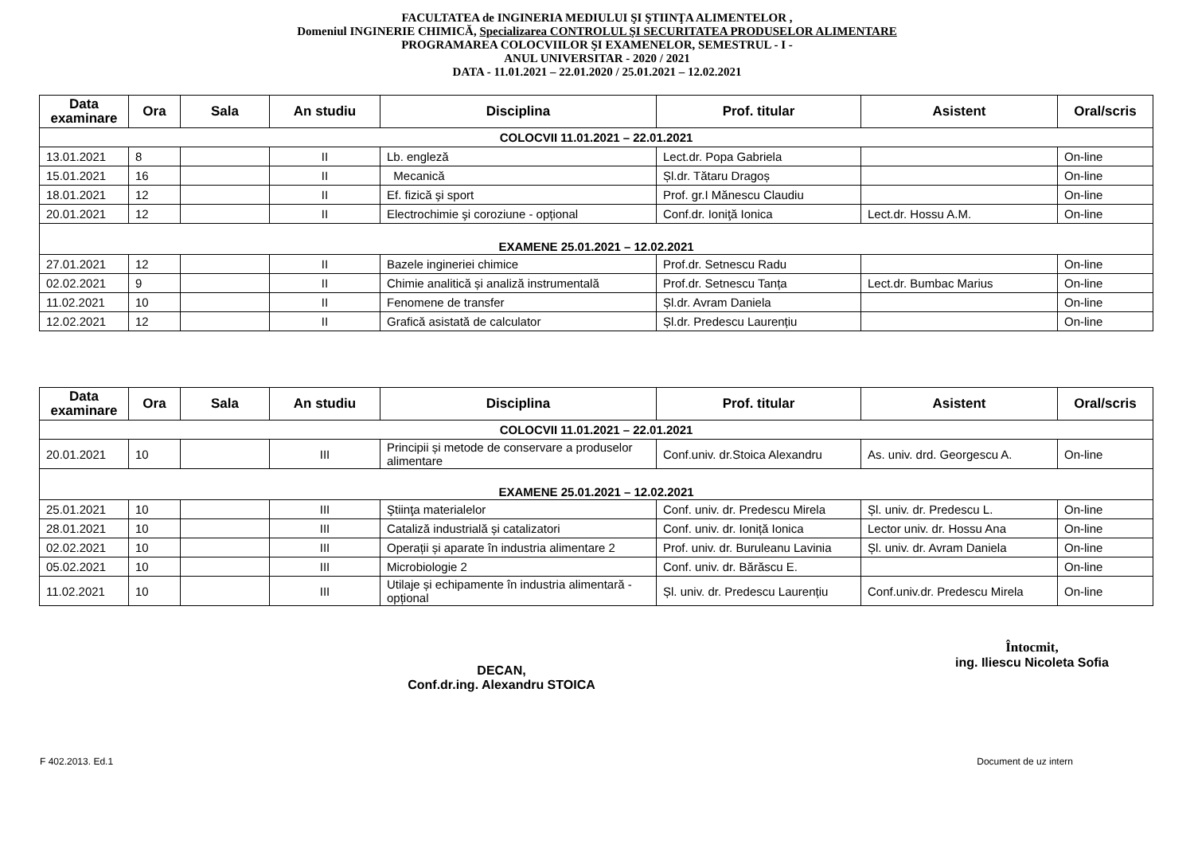FACULTATEA de INGINERIA MEDIULUI ŞI ŞTIINŢA ALIMENTELOR ,
Domeniul INGINERIE CHIMICĂ, Specializarea CONTROLUL ŞI SECURITATEA PRODUSELOR ALIMENTARE
PROGRAMAREA COLOCVIILOR ŞI EXAMENELOR, SEMESTRUL - I -
ANUL UNIVERSITAR - 2020 / 2021
DATA - 11.01.2021 – 22.01.2020 / 25.01.2021 – 12.02.2021
| Data examinare | Ora | Sala | An studiu | Disciplina | Prof. titular | Asistent | Oral/scris |
| --- | --- | --- | --- | --- | --- | --- | --- |
| COLOCVII 11.01.2021 – 22.01.2021 | | | | | | | |
| 13.01.2021 | 8 | | II | Lb. engleză | Lect.dr. Popa Gabriela | | On-line |
| 15.01.2021 | 16 | | II | Mecanică | Șl.dr. Tătaru Dragoș | | On-line |
| 18.01.2021 | 12 | | II | Ef. fizică şi sport | Prof. gr.I Mănescu Claudiu | | On-line |
| 20.01.2021 | 12 | | II | Electrochimie şi coroziune - opțional | Conf.dr. Ioniţă Ionica | Lect.dr. Hossu A.M. | On-line |
| EXAMENE 25.01.2021 – 12.02.2021 | | | | | | | |
| 27.01.2021 | 12 | | II | Bazele ingineriei chimice | Prof.dr. Setnescu Radu | | On-line |
| 02.02.2021 | 9 | | II | Chimie analitică și analiză instrumentală | Prof.dr. Setnescu Tanța | Lect.dr. Bumbac Marius | On-line |
| 11.02.2021 | 10 | | II | Fenomene de transfer | Șl.dr. Avram Daniela | | On-line |
| 12.02.2021 | 12 | | II | Grafică asistată de calculator | Șl.dr. Predescu Laurențiu | | On-line |
| Data examinare | Ora | Sala | An studiu | Disciplina | Prof. titular | Asistent | Oral/scris |
| --- | --- | --- | --- | --- | --- | --- | --- |
| COLOCVII 11.01.2021 – 22.01.2021 | | | | | | | |
| 20.01.2021 | 10 | | III | Principii și metode de conservare a produselor alimentare | Conf.univ. dr.Stoica Alexandru | As. univ. drd. Georgescu A. | On-line |
| EXAMENE 25.01.2021 – 12.02.2021 | | | | | | | |
| 25.01.2021 | 10 | | III | Ştiinţa materialelor | Conf. univ. dr. Predescu Mirela | Șl. univ. dr. Predescu L. | On-line |
| 28.01.2021 | 10 | | III | Cataliză industrială și catalizatori | Conf. univ. dr. Ioniță Ionica | Lector univ. dr. Hossu Ana | On-line |
| 02.02.2021 | 10 | | III | Operații și aparate în industria alimentare 2 | Prof. univ. dr. Buruleanu Lavinia | Șl. univ. dr. Avram Daniela | On-line |
| 05.02.2021 | 10 | | III | Microbiologie 2 | Conf. univ. dr. Bărăscu E. | | On-line |
| 11.02.2021 | 10 | | III | Utilaje și echipamente în industria alimentară - opțional | Șl. univ. dr. Predescu Laurențiu | Conf.univ.dr. Predescu Mirela | On-line |
DECAN,
Conf.dr.ing. Alexandru STOICA
Întocmit,
ing. Iliescu Nicoleta Sofia
F 402.2013. Ed.1 Document de uz intern